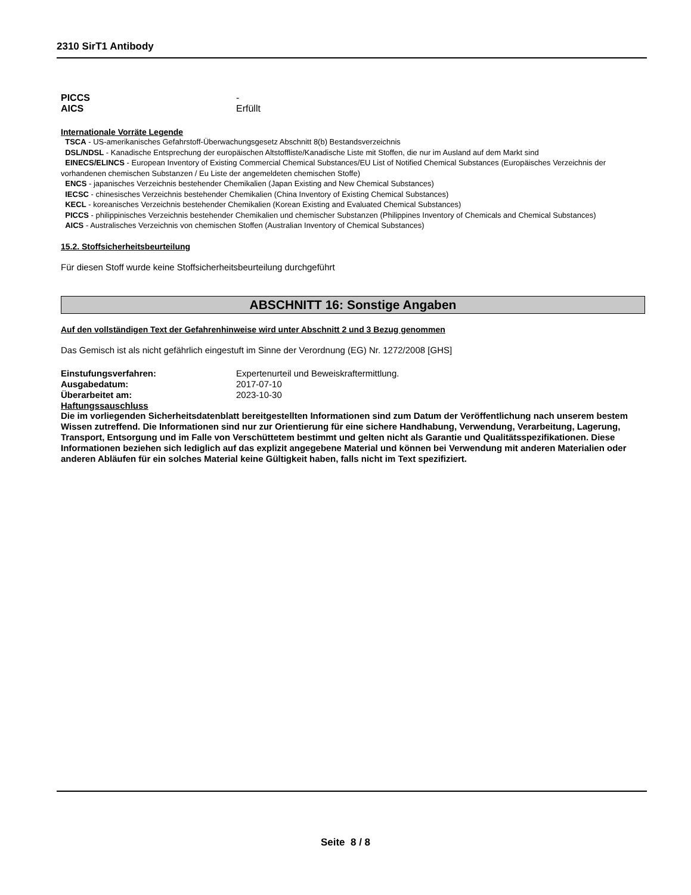2310 SirT1 Antibody
PICCS -
AICS Erfüllt
Internationale Vorräte Legende
TSCA - US-amerikanisches Gefahrstoff-Überwachungsgesetz Abschnitt 8(b) Bestandsverzeichnis
DSL/NDSL - Kanadische Entsprechung der europäischen Altstoffliste/Kanadische Liste mit Stoffen, die nur im Ausland auf dem Markt sind
EINECS/ELINCS - European Inventory of Existing Commercial Chemical Substances/EU List of Notified Chemical Substances (Europäisches Verzeichnis der vorhandenen chemischen Substanzen / Eu Liste der angemeldeten chemischen Stoffe)
ENCS - japanisches Verzeichnis bestehender Chemikalien (Japan Existing and New Chemical Substances)
IECSC - chinesisches Verzeichnis bestehender Chemikalien (China Inventory of Existing Chemical Substances)
KECL - koreanisches Verzeichnis bestehender Chemikalien (Korean Existing and Evaluated Chemical Substances)
PICCS - philippinisches Verzeichnis bestehender Chemikalien und chemischer Substanzen (Philippines Inventory of Chemicals and Chemical Substances)
AICS - Australisches Verzeichnis von chemischen Stoffen (Australian Inventory of Chemical Substances)
15.2. Stoffsicherheitsbeurteilung
Für diesen Stoff wurde keine Stoffsicherheitsbeurteilung durchgeführt
ABSCHNITT 16: Sonstige Angaben
Auf den vollständigen Text der Gefahrenhinweise wird unter Abschnitt 2 und 3 Bezug genommen
Das Gemisch ist als nicht gefährlich eingestuft im Sinne der Verordnung (EG) Nr. 1272/2008 [GHS]
Einstufungsverfahren: Expertenurteil und Beweiskraftermittlung.
Ausgabedatum: 2017-07-10
Überarbeitet am: 2023-10-30
Haftungssauschluss
Die im vorliegenden Sicherheitsdatenblatt bereitgestellten Informationen sind zum Datum der Veröffentlichung nach unserem bestem Wissen zutreffend. Die Informationen sind nur zur Orientierung für eine sichere Handhabung, Verwendung, Verarbeitung, Lagerung, Transport, Entsorgung und im Falle von Verschüttetem bestimmt und gelten nicht als Garantie und Qualitätsspezifikationen. Diese Informationen beziehen sich lediglich auf das explizit angegebene Material und können bei Verwendung mit anderen Materialien oder anderen Abläufen für ein solches Material keine Gültigkeit haben, falls nicht im Text spezifiziert.
Seite 8 / 8